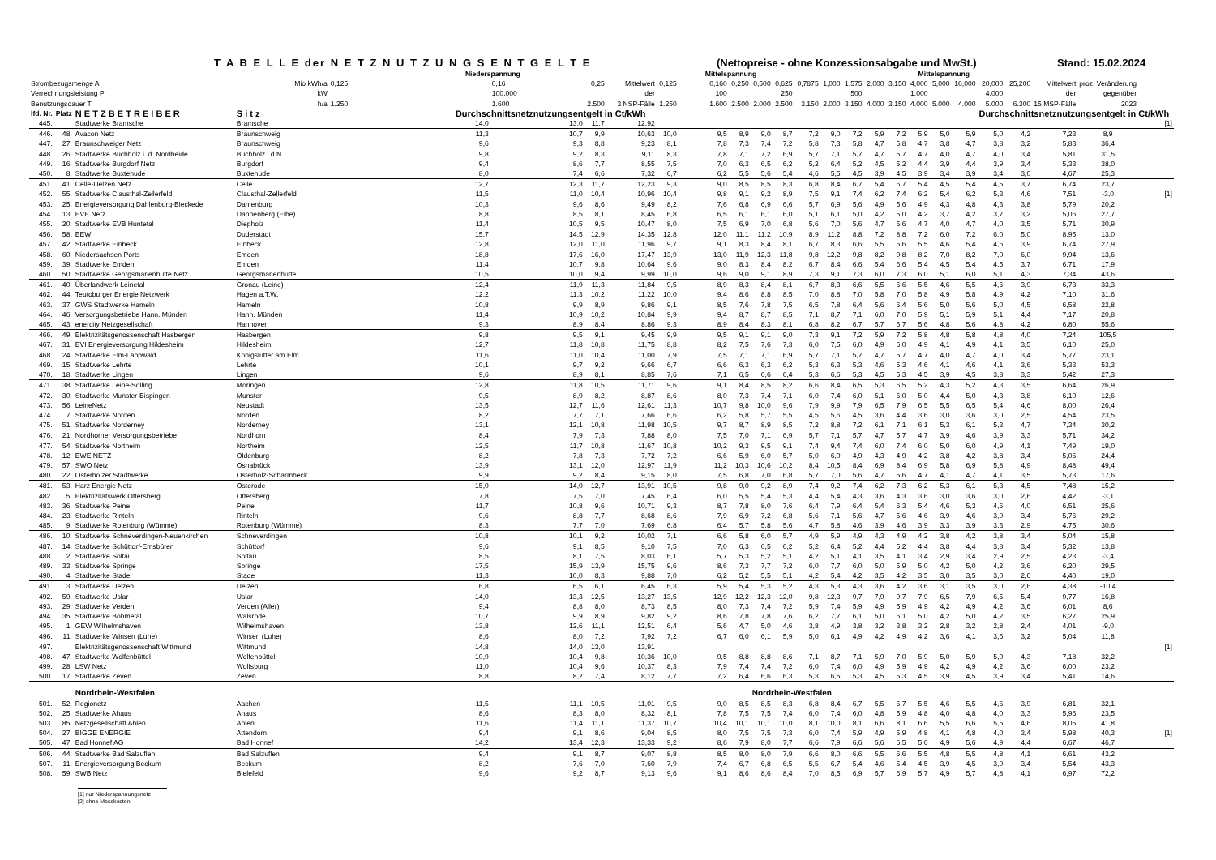T A B E L L E der N E T Z N U T Z U N G S E N T G E L T E (Nettopreise - ohne Konzessionsabgabe und MwSt.) Stand: 15.02.2024
| | | | | Niederspannung | | | | Mittelspannung | | | | | | | | | Mittelspannung | | | | | | | | |
| Strombezugsmenge A | | | Mio kWh/a | 0,125 | 0,16 | 0,25 | Mittelwert | 0,125 | 0,160 | 0,250 | 0,500 | 0,625 | 0,7875 | 1,000 | 1,575 | 2,000 | 3,150 | 4,000 | 5,000 | 16,000 | 20,000 | 25,200 | Mittelwert | proz. Veränderung | |
| Verrechnungsleistung P | | | kW | | 100,000 | | der | | 100 | | | 250 | | | 500 | | | 1.000 | | | 4.000 | | der | gegenüber | |
| Benutzungsdauer T | | | h/a | 1.250 | 1.600 | 2.500 | 3 NSP-Fälle | 1.250 | 1.600 | 2.500 | 2.000 | 2.500 | 3.150 | 2.000 | 3.150 | 4.000 | 3.150 | 4.000 | 5.000 | 4.000 | 5.000 | 6.300 | 15 MSP-Fälle | 2023 | |
| lfd. Nr. | Platz | N E T Z B E T R E I B E R | S i t z | Durchschnittsnetznutzungsentgelt in Ct/kWh | | | | | | | | | | | | | | | | | Durchschnittsnetznutzungsentgelt in Ct/kWh | | | | |
| 445. | | Stadtwerke Bramsche | Bramsche | 14,0 | 13,0 | 11,7 | 12,92 | | | | | | | | | | | | | | | | | | [1] |
| 446. | 48. | Avacon Netz | Braunschweig | 11,3 | 10,7 | 9,9 | 10,63 | 10,0 | 9,5 | 8,9 | 9,0 | 8,7 | 7,2 | 9,0 | 7,2 | 5,9 | 7,2 | 5,9 | 5,0 | 5,9 | 5,0 | 4,2 | 7,23 | 8,9 | |
| 447. | 27. | Braunschweiger Netz | Braunschweig | 9,6 | 9,3 | 8,8 | 9,23 | 8,1 | 7,8 | 7,3 | 7,4 | 7,2 | 5,8 | 7,3 | 5,8 | 4,7 | 5,8 | 4,7 | 3,8 | 4,7 | 3,8 | 3,2 | 5,83 | 36,4 | |
| 448. | 26. | Stadtwerke Buchholz i. d. Nordheide | Buchholz i.d.N. | 9,8 | 9,2 | 8,3 | 9,11 | 8,3 | 7,8 | 7,1 | 7,2 | 6,9 | 5,7 | 7,1 | 5,7 | 4,7 | 5,7 | 4,7 | 4,0 | 4,7 | 4,0 | 3,4 | 5,81 | 31,5 | |
| 449. | 16. | Stadtwerke Burgdorf Netz | Burgdorf | 9,4 | 8,6 | 7,7 | 8,55 | 7,5 | 7,0 | 6,3 | 6,5 | 6,2 | 5,2 | 6,4 | 5,2 | 4,5 | 5,2 | 4,4 | 3,9 | 4,4 | 3,9 | 3,4 | 5,33 | 38,0 | |
| 450. | 8. | Stadtwerke Buxtehude | Buxtehude | 8,0 | 7,4 | 6,6 | 7,32 | 6,7 | 6,2 | 5,5 | 5,6 | 5,4 | 4,6 | 5,5 | 4,5 | 3,9 | 4,5 | 3,9 | 3,4 | 3,9 | 3,4 | 3,0 | 4,67 | 25,3 | |
| 451. | 41. | Celle-Uelzen Netz | Celle | 12,7 | 12,3 | 11,7 | 12,23 | 9,3 | 9,0 | 8,5 | 8,5 | 8,3 | 6,8 | 8,4 | 6,7 | 5,4 | 6,7 | 5,4 | 4,5 | 5,4 | 4,5 | 3,7 | 6,74 | 23,7 | |
| 452. | 55. | Stadtwerke Clausthal-Zellerfeld | Clausthal-Zellerfeld | 11,5 | 11,0 | 10,4 | 10,96 | 10,4 | 9,8 | 9,1 | 9,2 | 8,9 | 7,5 | 9,1 | 7,4 | 6,2 | 7,4 | 6,2 | 5,4 | 6,2 | 5,3 | 4,6 | 7,51 | -3,0 | [1] |
| 453. | 25. | Energieversorgung Dahlenburg-Bleckede | Dahlenburg | 10,3 | 9,6 | 8,6 | 9,49 | 8,2 | 7,6 | 6,8 | 6,9 | 6,6 | 5,7 | 6,9 | 5,6 | 4,9 | 5,6 | 4,9 | 4,3 | 4,8 | 4,3 | 3,8 | 5,79 | 20,2 | |
| 454. | 13. | EVE Netz | Dannenberg (Elbe) | 8,8 | 8,5 | 8,1 | 8,45 | 6,8 | 6,5 | 6,1 | 6,1 | 6,0 | 5,1 | 6,1 | 5,0 | 4,2 | 5,0 | 4,2 | 3,7 | 4,2 | 3,7 | 3,2 | 5,06 | 27,7 | |
| 455. | 20. | Stadtwerke EVB Huntetal | Diepholz | 11,4 | 10,5 | 9,5 | 10,47 | 8,0 | 7,5 | 6,9 | 7,0 | 6,8 | 5,6 | 7,0 | 5,6 | 4,7 | 5,6 | 4,7 | 4,0 | 4,7 | 4,0 | 3,5 | 5,71 | 30,9 | |
| 456. | 58. | EEW | Duderstadt | 15,7 | 14,5 | 12,9 | 14,35 | 12,8 | 12,0 | 11,1 | 11,2 | 10,9 | 8,9 | 11,2 | 8,8 | 7,2 | 8,8 | 7,2 | 6,0 | 7,2 | 6,0 | 5,0 | 8,95 | 13,0 | |
| 457. | 42. | Stadtwerke Einbeck | Einbeck | 12,8 | 12,0 | 11,0 | 11,96 | 9,7 | 9,1 | 8,3 | 8,4 | 8,1 | 6,7 | 8,3 | 6,6 | 5,5 | 6,6 | 5,5 | 4,6 | 5,4 | 4,6 | 3,9 | 6,74 | 27,9 | |
| 458. | 60. | Niedersachsen Ports | Emden | 18,8 | 17,6 | 16,0 | 17,47 | 13,9 | 13,0 | 11,9 | 12,3 | 11,8 | 9,8 | 12,2 | 9,8 | 8,2 | 9,8 | 8,2 | 7,0 | 8,2 | 7,0 | 6,0 | 9,94 | 13,6 | |
| 459. | 39. | Stadtwerke Emden | Emden | 11,4 | 10,7 | 9,8 | 10,64 | 9,6 | 9,0 | 8,3 | 8,4 | 8,2 | 6,7 | 8,4 | 6,6 | 5,4 | 6,6 | 5,4 | 4,5 | 5,4 | 4,5 | 3,7 | 6,71 | 17,9 | |
| 460. | 50. | Stadtwerke Georgsmarienhütte Netz | Georgsmarienhütte | 10,5 | 10,0 | 9,4 | 9,99 | 10,0 | 9,6 | 9,0 | 9,1 | 8,9 | 7,3 | 9,1 | 7,3 | 6,0 | 7,3 | 6,0 | 5,1 | 6,0 | 5,1 | 4,3 | 7,34 | 43,6 | |
| 461. | 40. | Überlandwerk Leinetal | Gronau (Leine) | 12,4 | 11,9 | 11,3 | 11,84 | 9,5 | 8,9 | 8,3 | 8,4 | 8,1 | 6,7 | 8,3 | 6,6 | 5,5 | 6,6 | 5,5 | 4,6 | 5,5 | 4,6 | 3,9 | 6,73 | 33,3 | |
| 462. | 44. | Teutoburger Energie Netzwerk | Hagen a.T.W. | 12,2 | 11,3 | 10,2 | 11,22 | 10,0 | 9,4 | 8,6 | 8,8 | 8,5 | 7,0 | 8,8 | 7,0 | 5,8 | 7,0 | 5,8 | 4,9 | 5,8 | 4,9 | 4,2 | 7,10 | 31,6 | |
| 463. | 37. | GWS Stadtwerke Hameln | Hameln | 10,8 | 9,9 | 8,9 | 9,86 | 9,1 | 8,5 | 7,6 | 7,8 | 7,5 | 6,5 | 7,8 | 6,4 | 5,6 | 6,4 | 5,6 | 5,0 | 5,6 | 5,0 | 4,5 | 6,58 | 22,8 | |
| 464. | 46. | Versorgungsbetriebe Hann. Münden | Hann. Münden | 11,4 | 10,9 | 10,2 | 10,84 | 9,9 | 9,4 | 8,7 | 8,7 | 8,5 | 7,1 | 8,7 | 7,1 | 6,0 | 7,0 | 5,9 | 5,1 | 5,9 | 5,1 | 4,4 | 7,17 | 20,8 | |
| 465. | 43. | enercity Netzgesellschaft | Hannover | 9,3 | 8,9 | 8,4 | 8,86 | 9,3 | 8,9 | 8,4 | 8,3 | 8,1 | 6,8 | 8,2 | 6,7 | 5,7 | 6,7 | 5,6 | 4,8 | 5,6 | 4,8 | 4,2 | 6,80 | 55,6 | |
| 466. | 49. | Elektrizitätsgenossenschaft Hasbergen | Hasbergen | 9,8 | 9,5 | 9,1 | 9,45 | 9,9 | 9,5 | 9,1 | 9,1 | 9,0 | 7,3 | 9,1 | 7,2 | 5,9 | 7,2 | 5,8 | 4,8 | 5,8 | 4,8 | 4,0 | 7,24 | 105,5 | |
| 467. | 31. | EVI Energieversorgung Hildesheim | Hildesheim | 12,7 | 11,8 | 10,8 | 11,75 | 8,8 | 8,2 | 7,5 | 7,6 | 7,3 | 6,0 | 7,5 | 6,0 | 4,9 | 6,0 | 4,9 | 4,1 | 4,9 | 4,1 | 3,5 | 6,10 | 25,0 | |
| 468. | 24. | Stadtwerke Elm-Lappwald | Königslutter am Elm | 11,6 | 11,0 | 10,4 | 11,00 | 7,9 | 7,5 | 7,1 | 7,1 | 6,9 | 5,7 | 7,1 | 5,7 | 4,7 | 5,7 | 4,7 | 4,0 | 4,7 | 4,0 | 3,4 | 5,77 | 23,1 | |
| 469. | 15. | Stadtwerke Lehrte | Lehrte | 10,1 | 9,7 | 9,2 | 9,66 | 6,7 | 6,6 | 6,3 | 6,3 | 6,2 | 5,3 | 6,3 | 5,3 | 4,6 | 5,3 | 4,6 | 4,1 | 4,6 | 4,1 | 3,6 | 5,33 | 53,3 | |
| 470. | 18. | Stadtwerke Lingen | Lingen | 9,6 | 8,9 | 8,1 | 8,85 | 7,6 | 7,1 | 6,5 | 6,6 | 6,4 | 5,3 | 6,6 | 5,3 | 4,5 | 5,3 | 4,5 | 3,9 | 4,5 | 3,8 | 3,3 | 5,42 | 27,3 | |
| 471. | 38. | Stadtwerke Leine-Solling | Moringen | 12,8 | 11,8 | 10,5 | 11,71 | 9,6 | 9,1 | 8,4 | 8,5 | 8,2 | 6,6 | 8,4 | 6,5 | 5,3 | 6,5 | 5,2 | 4,3 | 5,2 | 4,3 | 3,5 | 6,64 | 26,9 | |
| 472. | 30. | Stadtwerke Munster-Bispingen | Munster | 9,5 | 8,9 | 8,2 | 8,87 | 8,6 | 8,0 | 7,3 | 7,4 | 7,1 | 6,0 | 7,4 | 6,0 | 5,1 | 6,0 | 5,0 | 4,4 | 5,0 | 4,3 | 3,8 | 6,10 | 12,6 | |
| 473. | 56. | LeineNetz | Neustadt | 13,5 | 12,7 | 11,6 | 12,61 | 11,3 | 10,7 | 9,8 | 10,0 | 9,6 | 7,9 | 9,9 | 7,9 | 6,5 | 7,9 | 6,5 | 5,5 | 6,5 | 5,4 | 4,6 | 8,00 | 26,4 | |
| 474. | 7. | Stadtwerke Norden | Norden | 8,2 | 7,7 | 7,1 | 7,66 | 6,6 | 6,2 | 5,8 | 5,7 | 5,5 | 4,5 | 5,6 | 4,5 | 3,6 | 4,4 | 3,6 | 3,0 | 3,6 | 3,0 | 2,5 | 4,54 | 23,5 | |
| 475. | 51. | Stadtwerke Norderney | Norderney | 13,1 | 12,1 | 10,8 | 11,98 | 10,5 | 9,7 | 8,7 | 8,9 | 8,5 | 7,2 | 8,8 | 7,2 | 6,1 | 7,1 | 6,1 | 5,3 | 6,1 | 5,3 | 4,7 | 7,34 | 30,2 | |
| 476. | 21. | Nordhorner Versorgungsbetriebe | Nordhorn | 8,4 | 7,9 | 7,3 | 7,88 | 8,0 | 7,5 | 7,0 | 7,1 | 6,9 | 5,7 | 7,1 | 5,7 | 4,7 | 5,7 | 4,7 | 3,9 | 4,6 | 3,9 | 3,3 | 5,71 | 34,2 | |
| 477. | 54. | Stadtwerke Northeim | Northeim | 12,5 | 11,7 | 10,8 | 11,67 | 10,8 | 10,2 | 9,3 | 9,5 | 9,1 | 7,4 | 9,4 | 7,4 | 6,0 | 7,4 | 6,0 | 5,0 | 6,0 | 4,9 | 4,1 | 7,49 | 19,0 | |
| 478. | 12. | EWE NETZ | Oldenburg | 8,2 | 7,8 | 7,3 | 7,72 | 7,2 | 6,6 | 5,9 | 6,0 | 5,7 | 5,0 | 6,0 | 4,9 | 4,3 | 4,9 | 4,2 | 3,8 | 4,2 | 3,8 | 3,4 | 5,06 | 24,4 | |
| 479. | 57. | SWO Netz | Osnabrück | 13,9 | 13,1 | 12,0 | 12,97 | 11,9 | 11,2 | 10,3 | 10,6 | 10,2 | 8,4 | 10,5 | 8,4 | 6,9 | 8,4 | 6,9 | 5,8 | 6,9 | 5,8 | 4,9 | 8,48 | 49,4 | |
| 480. | 22. | Osterholzer Stadtwerke | Osterholz-Scharmbeck | 9,9 | 9,2 | 8,4 | 9,15 | 8,0 | 7,5 | 6,8 | 7,0 | 6,8 | 5,7 | 7,0 | 5,6 | 4,7 | 5,6 | 4,7 | 4,1 | 4,7 | 4,1 | 3,5 | 5,73 | 17,6 | |
| 481. | 53. | Harz Energie Netz | Osterode | 15,0 | 14,0 | 12,7 | 13,91 | 10,5 | 9,8 | 9,0 | 9,2 | 8,9 | 7,4 | 9,2 | 7,4 | 6,2 | 7,3 | 6,2 | 5,3 | 6,1 | 5,3 | 4,5 | 7,48 | 15,2 | |
| 482. | 5. | Elektrizitätswerk Ottersberg | Ottersberg | 7,8 | 7,5 | 7,0 | 7,45 | 6,4 | 6,0 | 5,5 | 5,4 | 5,3 | 4,4 | 5,4 | 4,3 | 3,6 | 4,3 | 3,6 | 3,0 | 3,6 | 3,0 | 2,6 | 4,42 | -3,1 | |
| 483. | 36. | Stadtwerke Peine | Peine | 11,7 | 10,8 | 9,6 | 10,71 | 9,3 | 8,7 | 7,8 | 8,0 | 7,6 | 6,4 | 7,9 | 6,4 | 5,4 | 6,3 | 5,4 | 4,6 | 5,3 | 4,6 | 4,0 | 6,51 | 25,6 | |
| 484. | 23. | Stadtwerke Rinteln | Rinteln | 9,6 | 8,8 | 7,7 | 8,68 | 8,6 | 7,9 | 6,9 | 7,2 | 6,8 | 5,6 | 7,1 | 5,6 | 4,7 | 5,6 | 4,6 | 3,9 | 4,6 | 3,9 | 3,4 | 5,76 | 29,2 | |
| 485. | 9. | Stadtwerke Rotenburg (Wümme) | Rotenburg (Wümme) | 8,3 | 7,7 | 7,0 | 7,69 | 6,8 | 6,4 | 5,7 | 5,8 | 5,6 | 4,7 | 5,8 | 4,6 | 3,9 | 4,6 | 3,9 | 3,3 | 3,9 | 3,3 | 2,9 | 4,75 | 30,6 | |
| 486. | 10. | Stadtwerke Schneverdingen-Neuenkirchen | Schneverdingen | 10,8 | 10,1 | 9,2 | 10,02 | 7,1 | 6,6 | 5,8 | 6,0 | 5,7 | 4,9 | 5,9 | 4,9 | 4,3 | 4,9 | 4,2 | 3,8 | 4,2 | 3,8 | 3,4 | 5,04 | 15,8 | |
| 487. | 14. | Stadtwerke Schüttorf-Emsbüren | Schüttorf | 9,6 | 9,1 | 8,5 | 9,10 | 7,5 | 7,0 | 6,3 | 6,5 | 6,2 | 5,2 | 6,4 | 5,2 | 4,4 | 5,2 | 4,4 | 3,8 | 4,4 | 3,8 | 3,4 | 5,32 | 13,8 | |
| 488. | 2. | Stadtwerke Soltau | Soltau | 8,5 | 8,1 | 7,5 | 8,03 | 6,1 | 5,7 | 5,3 | 5,2 | 5,1 | 4,2 | 5,1 | 4,1 | 3,5 | 4,1 | 3,4 | 2,9 | 3,4 | 2,9 | 2,5 | 4,23 | -3,4 | |
| 489. | 33. | Stadtwerke Springe | Springe | 17,5 | 15,9 | 13,9 | 15,75 | 9,6 | 8,6 | 7,3 | 7,7 | 7,2 | 6,0 | 7,7 | 6,0 | 5,0 | 5,9 | 5,0 | 4,2 | 5,0 | 4,2 | 3,6 | 6,20 | 29,5 | |
| 490. | 4. | Stadtwerke Stade | Stade | 11,3 | 10,0 | 8,3 | 9,88 | 7,0 | 6,2 | 5,2 | 5,5 | 5,1 | 4,2 | 5,4 | 4,2 | 3,5 | 4,2 | 3,5 | 3,0 | 3,5 | 3,0 | 2,6 | 4,40 | 19,0 | |
| 491. | 3. | Stadtwerke Uelzen | Uelzen | 6,8 | 6,5 | 6,1 | 6,45 | 6,3 | 5,9 | 5,4 | 5,3 | 5,2 | 4,3 | 5,3 | 4,3 | 3,6 | 4,2 | 3,6 | 3,1 | 3,5 | 3,0 | 2,6 | 4,38 | -10,4 | |
| 492. | 59. | Stadtwerke Uslar | Uslar | 14,0 | 13,3 | 12,5 | 13,27 | 13,5 | 12,9 | 12,2 | 12,3 | 12,0 | 9,8 | 12,3 | 9,7 | 7,9 | 9,7 | 7,9 | 6,5 | 7,9 | 6,5 | 5,4 | 9,77 | 16,8 | |
| 493. | 29. | Stadtwerke Verden | Verden (Aller) | 9,4 | 8,8 | 8,0 | 8,73 | 8,5 | 8,0 | 7,3 | 7,4 | 7,2 | 5,9 | 7,4 | 5,9 | 4,9 | 5,9 | 4,9 | 4,2 | 4,9 | 4,2 | 3,6 | 6,01 | 8,6 | |
| 494. | 35. | Stadtwerke Böhmetal | Walsrode | 10,7 | 9,9 | 8,9 | 9,82 | 9,2 | 8,6 | 7,8 | 7,8 | 7,6 | 6,2 | 7,7 | 6,1 | 5,0 | 6,1 | 5,0 | 4,2 | 5,0 | 4,2 | 3,5 | 6,27 | 25,9 | |
| 495. | 1. | GEW Wilhelmshaven | Wilhelmshaven | 13,8 | 12,6 | 11,1 | 12,51 | 6,4 | 5,6 | 4,7 | 5,0 | 4,6 | 3,8 | 4,9 | 3,8 | 3,2 | 3,8 | 3,2 | 2,8 | 3,2 | 2,8 | 2,4 | 4,01 | -9,0 | |
| 496. | 11. | Stadtwerke Winsen (Luhe) | Winsen (Luhe) | 8,6 | 8,0 | 7,2 | 7,92 | 7,2 | 6,7 | 6,0 | 6,1 | 5,9 | 5,0 | 6,1 | 4,9 | 4,2 | 4,9 | 4,2 | 3,6 | 4,1 | 3,6 | 3,2 | 5,04 | 11,8 | |
| 497. | | Elektrizitätsgenossenschaft Wittmund | Wittmund | 14,8 | 14,0 | 13,0 | 13,91 | | | | | | | | | | | | | | | | | | [1] |
| 498. | 47. | Stadtwerke Wolfenbüttel | Wolfenbüttel | 10,9 | 10,4 | 9,8 | 10,36 | 10,0 | 9,5 | 8,8 | 8,8 | 8,6 | 7,1 | 8,7 | 7,1 | 5,9 | 7,0 | 5,9 | 5,0 | 5,9 | 5,0 | 4,3 | 7,18 | 32,2 | |
| 499. | 28. | LSW Netz | Wolfsburg | 11,0 | 10,4 | 9,6 | 10,37 | 8,3 | 7,9 | 7,4 | 7,4 | 7,2 | 6,0 | 7,4 | 6,0 | 4,9 | 5,9 | 4,9 | 4,2 | 4,9 | 4,2 | 3,6 | 6,00 | 23,2 | |
| 500. | 17. | Stadtwerke Zeven | Zeven | 8,8 | 8,2 | 7,4 | 8,12 | 7,7 | 7,2 | 6,4 | 6,6 | 6,3 | 5,3 | 6,5 | 5,3 | 4,5 | 5,3 | 4,5 | 3,9 | 4,5 | 3,9 | 3,4 | 5,41 | 14,6 | |
| | | Nordrhein-Westfalen | | | | | | | | | Nordrhein-Westfalen | | | | | | | | | | | | | | |
| 501. | 52. | Regionetz | Aachen | 11,5 | 11,1 | 10,5 | 11,01 | 9,5 | 9,0 | 8,5 | 8,5 | 8,3 | 6,8 | 8,4 | 6,7 | 5,5 | 6,7 | 5,5 | 4,6 | 5,5 | 4,6 | 3,9 | 6,81 | 32,1 | |
| 502. | 25. | Stadtwerke Ahaus | Ahaus | 8,6 | 8,3 | 8,0 | 8,32 | 8,1 | 7,8 | 7,5 | 7,5 | 7,4 | 6,0 | 7,4 | 6,0 | 4,8 | 5,9 | 4,8 | 4,0 | 4,8 | 4,0 | 3,3 | 5,96 | 23,5 | |
| 503. | 85. | Netzgesellschaft Ahlen | Ahlen | 11,6 | 11,4 | 11,1 | 11,37 | 10,7 | 10,4 | 10,1 | 10,1 | 10,0 | 8,1 | 10,0 | 8,1 | 6,6 | 8,1 | 6,6 | 5,5 | 6,6 | 5,5 | 4,6 | 8,05 | 41,8 | |
| 504. | 27. | BIGGE ENERGIE | Attendorn | 9,4 | 9,1 | 8,6 | 9,04 | 8,5 | 8,0 | 7,5 | 7,5 | 7,3 | 6,0 | 7,4 | 5,9 | 4,9 | 5,9 | 4,8 | 4,1 | 4,8 | 4,0 | 3,4 | 5,98 | 40,3 | [1] |
| 505. | 47. | Bad Honnef AG | Bad Honnef | 14,2 | 13,4 | 12,3 | 13,33 | 9,2 | 8,6 | 7,9 | 8,0 | 7,7 | 6,6 | 7,9 | 6,6 | 5,6 | 6,5 | 5,6 | 4,9 | 5,6 | 4,9 | 4,4 | 6,67 | 46,7 | |
| 506. | 44. | Stadtwerke Bad Salzuflen | Bad Salzuflen | 9,4 | 9,1 | 8,7 | 9,07 | 8,8 | 8,5 | 8,0 | 8,0 | 7,9 | 6,6 | 8,0 | 6,6 | 5,5 | 6,6 | 5,5 | 4,8 | 5,5 | 4,8 | 4,1 | 6,61 | 43,2 | |
| 507. | 11. | Energieversorgung Beckum | Beckum | 8,2 | 7,6 | 7,0 | 7,60 | 7,9 | 7,4 | 6,7 | 6,8 | 6,5 | 5,5 | 6,7 | 5,4 | 4,6 | 5,4 | 4,5 | 3,9 | 4,5 | 3,9 | 3,4 | 5,54 | 43,3 | |
| 508. | 59. | SWB Netz | Bielefeld | 9,6 | 9,2 | 8,7 | 9,13 | 9,6 | 9,1 | 8,6 | 8,6 | 8,4 | 7,0 | 8,5 | 6,9 | 5,7 | 6,9 | 5,7 | 4,9 | 5,7 | 4,8 | 4,1 | 6,97 | 72,2 | |
[1] nur Niederspannungsnetz
[2] ohne Messkosten